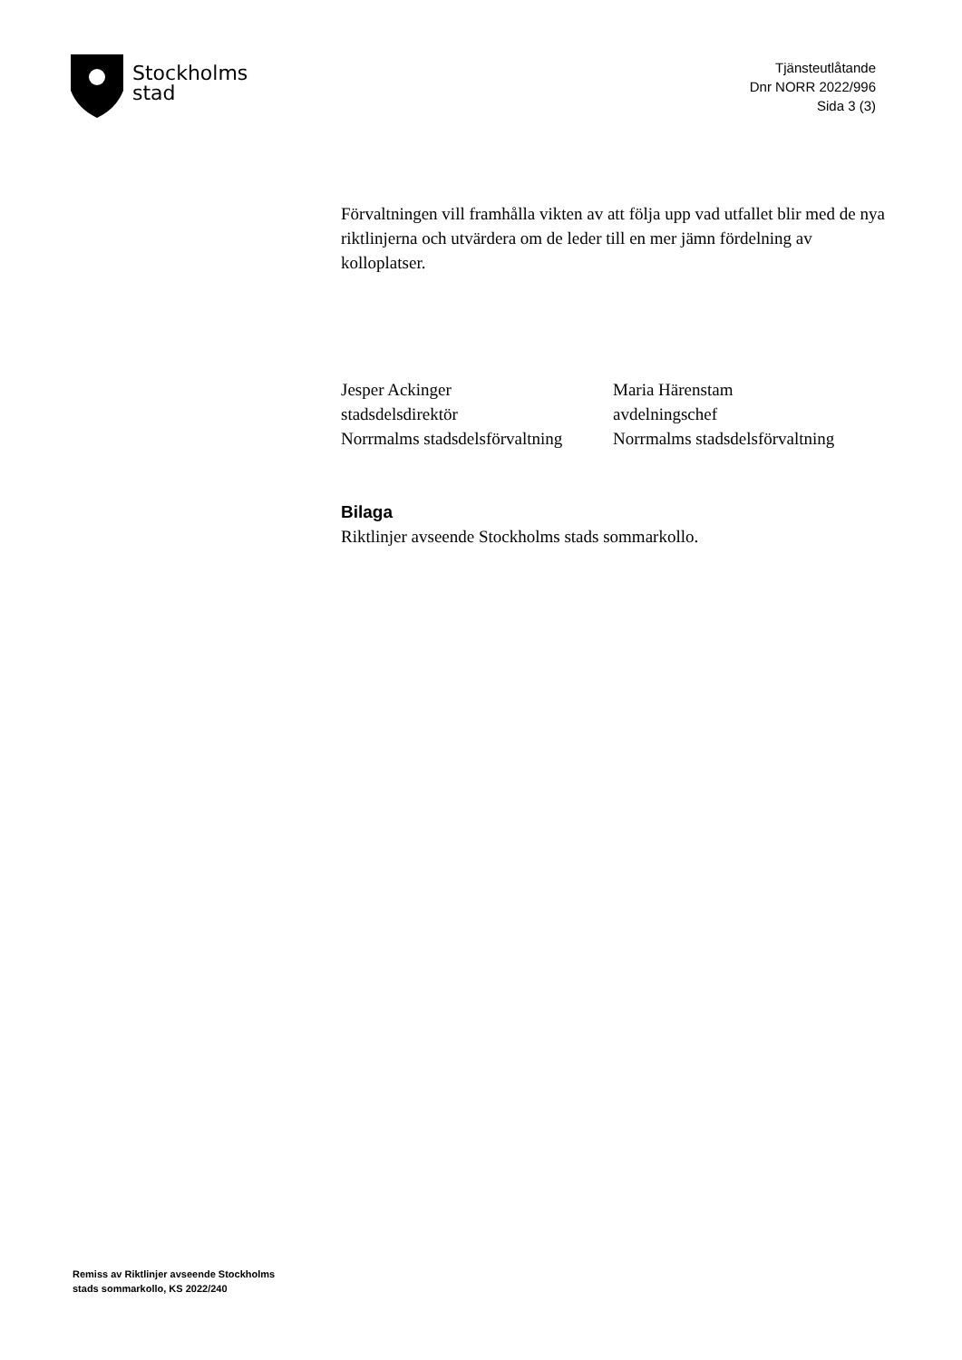Stockholms
stad
Tjänsteutlåtande
Dnr NORR 2022/996
Sida 3 (3)
Förvaltningen vill framhålla vikten av att följa upp vad utfallet blir med de nya riktlinjerna och utvärdera om de leder till en mer jämn fördelning av kolloplatser.
Jesper Ackinger
stadsdelsdirektör
Norrmalms stadsdelsförvaltning
Maria Härenstam
avdelningschef
Norrmalms stadsdelsförvaltning
Bilaga
Riktlinjer avseende Stockholms stads sommarkollo.
Remiss av Riktlinjer avseende Stockholms
stads sommarkollo, KS 2022/240